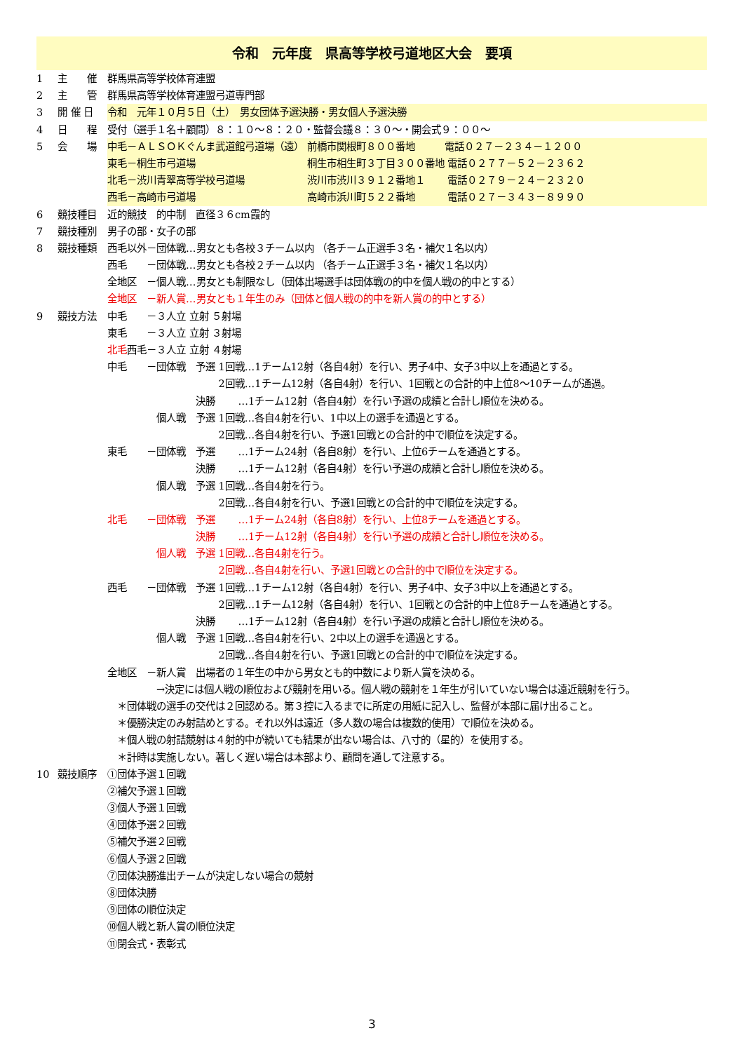令和　元年度　県高等学校弓道地区大会　要項
1 主　　催 群馬県高等学校体育連盟
2 主　　管 群馬県高等学校体育連盟弓道専門部
3 開 催 日 令和　元年１０月５日（土）　男女団体予選決勝・男女個人予選決勝
4 日　　程 受付（選手１名＋顧問）８：１０～８：２０・監督会議８：３０～・開会式９：００～
5 会　　場 中毛－ＡＬＳＯＫぐんま武道館弓道場（遠） 前橋市関根町８００番地　　　電話０２７－２３４－１２００
東毛－桐生市弓道場　　　　　　　　　　　 桐生市相生町３丁目３００番地 電話０２７７－５２－２３６２
北毛－渋川青翠高等学校弓道場　　　　　　 渋川市渋川３９１２番地１　　 電話０２７９－２４－２３２０
西毛－高崎市弓道場　　　　　　　　　　　 高崎市浜川町５２２番地　　　 電話０２７－３４３－８９９０
6 競技種目 近的競技　的中制　直径３６cm霞的
7 競技種別 男子の部・女子の部
8 競技種類 西毛以外－団体戦…男女とも各校３チーム以内 （各チーム正選手３名・補欠１名以内）
西毛　　－団体戦…男女とも各校２チーム以内 （各チーム正選手３名・補欠１名以内）
全地区　－個人戦…男女とも制限なし（団体出場選手は団体戦の的中を個人戦の的中とする）
全地区　－新人賞…男女とも１年生のみ（団体と個人戦の的中を新人賞の的中とする）
9 競技方法 中毛　　－３人立 立射 ５射場
東毛　　－３人立 立射 ３射場
北毛西毛－３人立 立射 ４射場
中毛　　－団体戦　予選 1回戦…1チーム12射（各自4射）を行い、男子4中、女子3中以上を通過とする。
　　　　　　　　　　　 2回戦…1チーム12射（各自4射）を行い、1回戦との合計的中上位8～10チームが通過。
　　　　　　　　　決勝　　 …1チーム12射（各自4射）を行い予選の成績と合計し順位を決める。
　　　　　個人戦　予選 1回戦…各自4射を行い、1中以上の選手を通過とする。
　　　　　　　　　　　 2回戦…各自4射を行い、予選1回戦との合計的中で順位を決定する。
東毛　　－団体戦　予選　　 …1チーム24射（各自8射）を行い、上位6チームを通過とする。
　　　　　　　　　決勝　　 …1チーム12射（各自4射）を行い予選の成績と合計し順位を決める。
　　　　　個人戦　予選 1回戦…各自4射を行う。
　　　　　　　　　　　 2回戦…各自4射を行い、予選1回戦との合計的中で順位を決定する。
北毛　　－団体戦　予選　　 …1チーム24射（各自8射）を行い、上位8チームを通過とする。
　　　　　　　　　決勝　　 …1チーム12射（各自4射）を行い予選の成績と合計し順位を決める。
　　　　　個人戦　予選 1回戦…各自4射を行う。
　　　　　　　　　　　 2回戦…各自4射を行い、予選1回戦との合計的中で順位を決定する。
西毛　　－団体戦　予選 1回戦…1チーム12射（各自4射）を行い、男子4中、女子3中以上を通過とする。
　　　　　　　　　　　 2回戦…1チーム12射（各自4射）を行い、1回戦との合計的中上位8チームを通過とする。
　　　　　　　　　決勝　　 …1チーム12射（各自4射）を行い予選の成績と合計し順位を決める。
　　　　　個人戦　予選 1回戦…各自4射を行い、2中以上の選手を通過とする。
　　　　　　　　　　　 2回戦…各自4射を行い、予選1回戦との合計的中で順位を決定する。
全地区　－新人賞　出場者の１年生の中から男女とも的中数により新人賞を決める。
　　　　　→決定には個人戦の順位および競射を用いる。個人戦の競射を１年生が引いていない場合は遠近競射を行う。
　＊団体戦の選手の交代は２回認める。第３控に入るまでに所定の用紙に記入し、監督が本部に届け出ること。
　＊優勝決定のみ射詰めとする。それ以外は遠近（多人数の場合は複数的使用）で順位を決める。
　＊個人戦の射詰競射は４射的中が続いても結果が出ない場合は、八寸的（星的）を使用する。
　＊計時は実施しない。著しく遅い場合は本部より、顧問を通して注意する。
10 競技順序 ①団体予選１回戦
②補欠予選１回戦
③個人予選１回戦
④団体予選２回戦
⑤補欠予選２回戦
⑥個人予選２回戦
⑦団体決勝進出チームが決定しない場合の競射
⑧団体決勝
⑨団体の順位決定
⑩個人戦と新人賞の順位決定
⑪閉会式・表彰式
3